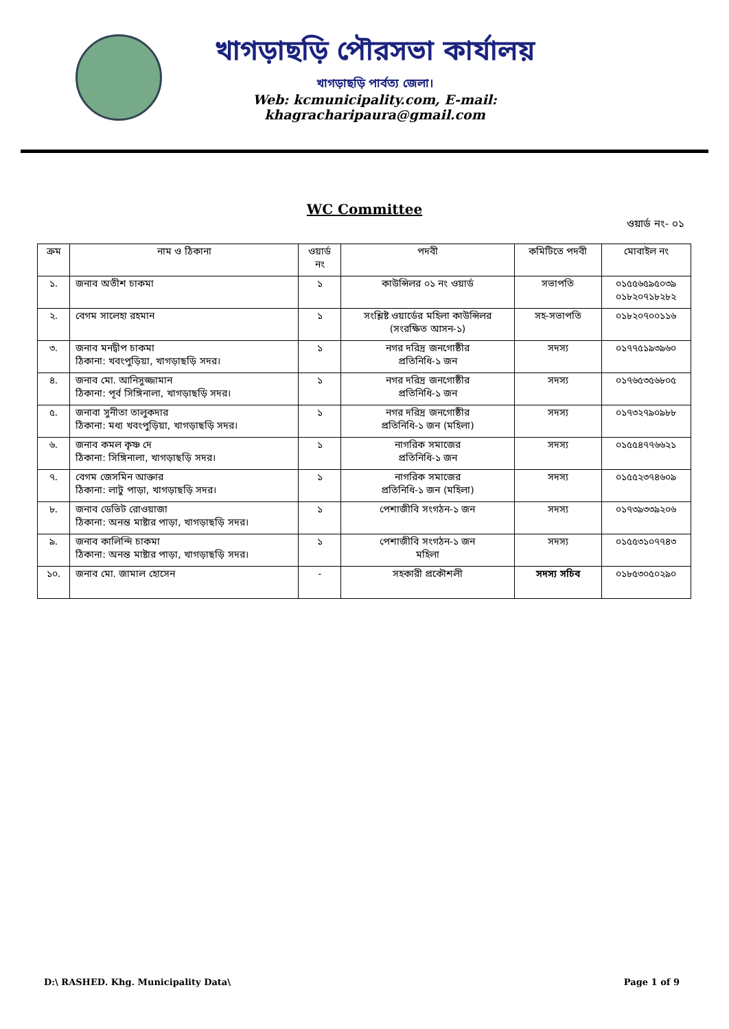খাগড়াছড়ি পৌরসভা কার্যালয়
খাগড়াছড়ি পার্বত্য জেলা।
Web: kcmunicipality.com, E-mail: khagracharipaura@gmail.com
WC Committee
ওয়ার্ড নং- ০১
| ক্রম | নাম ও ঠিকানা | ওয়ার্ড নং | পদবী | কমিটিতে পদবী | মোবাইল নং |
| --- | --- | --- | --- | --- | --- |
| ১. | জনাব অতীশ চাকমা | ১ | কাউন্সিলর ০১ নং ওয়ার্ড | সভাপতি | ০১৫৫৬৫৯৫০৩৯ ০১৮২০৭১৮২৮২ |
| ২. | বেগম সালেহা রহমান | ১ | সংশ্লিষ্ট ওয়ার্ডের মহিলা কাউন্সিলর (সংরক্ষিত আসন-১) | সহ-সভাপতি | ০১৮২০৭০০১১৬ |
| ৩. | জনাব মনদ্বীপ চাকমা ঠিকানা: খবংপুড়িয়া, খাগড়াছড়ি সদর। | ১ | নগর দরিদ্র জনগোষ্ঠীর প্রতিনিধি-১ জন | সদস্য | ০১৭৭৫১৯৩৯৬০ |
| ৪. | জনাব মো. আনিসুজ্জামান ঠিকানা: পূর্ব সিঙ্গিনালা, খাগড়াছড়ি সদর। | ১ | নগর দরিদ্র জনগোষ্ঠীর প্রতিনিধি-১ জন | সদস্য | ০১৭৬৫৩৫৬৮০৫ |
| ৫. | জনাবা সুনীতা তালুকদার ঠিকানা: মধ্য খবংপুড়িয়া, খাগড়াছড়ি সদর। | ১ | নগর দরিদ্র জনগোষ্ঠীর প্রতিনিধি-১ জন (মহিলা) | সদস্য | ০১৭৩২৭৯০৯৮৮ |
| ৬. | জনাব কমল কৃষ্ণ দে ঠিকানা: সিঙ্গিনালা, খাগড়াছড়ি সদর। | ১ | নাগরিক সমাজের প্রতিনিধি-১ জন | সদস্য | ০১৫৫৪৭৭৬৬২১ |
| ৭. | বেগম জেসমিন আক্তার ঠিকানা: লাটু পাড়া, খাগড়াছড়ি সদর। | ১ | নাগরিক সমাজের প্রতিনিধি-১ জন (মহিলা) | সদস্য | ০১৫৫২৩৭৪৬০৯ |
| ৮. | জনাব ডেভিট রোওয়াজা ঠিকানা: অনন্ত মাষ্টার পাড়া, খাগড়াছড়ি সদর। | ১ | পেশাজীবি সংগঠন-১ জন | সদস্য | ০১৭৩৯৩৩৯২০৬ |
| ৯. | জনাব কালিন্দি চাকমা ঠিকানা: অনন্ত মাষ্টার পাড়া, খাগড়াছড়ি সদর। | ১ | পেশাজীবি সংগঠন-১ জন মহিলা | সদস্য | ০১৫৫৩১০৭৭৪৩ |
| ১০. | জনাব মো. জামাল হোসেন | - | সহকারী প্রকৌশলী | সদস্য সচিব | ০১৮৫৩০৫০২৯০ |
D:\ RASHED. Khg. Municipality Data\ Page 1 of 9